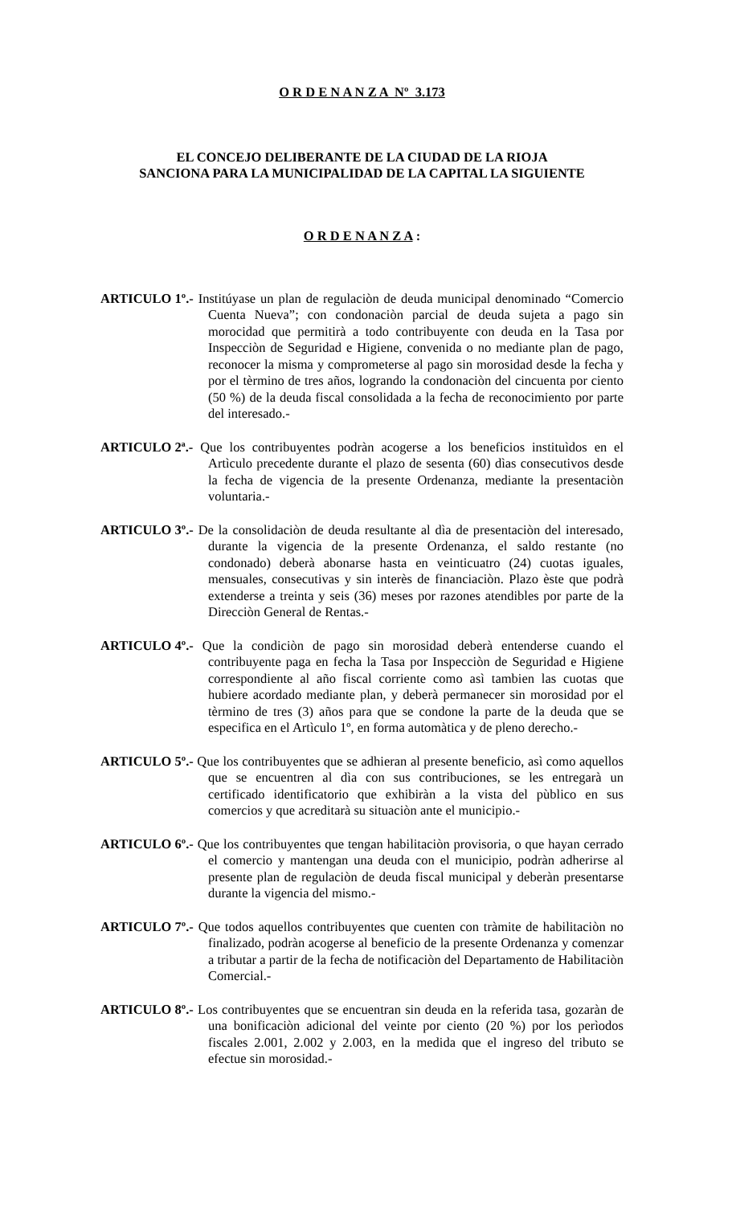O R D E N A N Z A Nº 3.173
EL CONCEJO DELIBERANTE DE LA CIUDAD DE LA RIOJA
SANCIONA PARA LA MUNICIPALIDAD DE LA CAPITAL LA SIGUIENTE
O R D E N A N Z A :
ARTICULO 1º.- Institúyase un plan de regulaciòn de deuda municipal denominado “Comercio Cuenta Nueva”; con condonaciòn parcial de deuda sujeta a pago sin morocidad que permitirà a todo contribuyente con deuda en la Tasa por Inspecciòn de Seguridad e Higiene, convenida o no mediante plan de pago, reconocer la misma y comprometerse al pago sin morosidad desde la fecha y por el tèrmino de tres años, logrando la condonaciòn del cincuenta por ciento (50 %) de la deuda fiscal consolidada a la fecha de reconocimiento por parte del interesado.-
ARTICULO 2ª.- Que los contribuyentes podràn acogerse a los beneficios instituìdos en el Artìculo precedente durante el plazo de sesenta (60) dìas consecutivos desde la fecha de vigencia de la presente Ordenanza, mediante la presentaciòn voluntaria.-
ARTICULO 3º.- De la consolidaciòn de deuda resultante al dìa de presentaciòn del interesado, durante la vigencia de la presente Ordenanza, el saldo restante (no condonado) deberà abonarse hasta en veinticuatro (24) cuotas iguales, mensuales, consecutivas y sin interès de financiaciòn. Plazo èste que podrà extenderse a treinta y seis (36) meses por razones atendibles por parte de la Direcciòn General de Rentas.-
ARTICULO 4º.- Que la condiciòn de pago sin morosidad deberà entenderse cuando el contribuyente paga en fecha la Tasa por Inspecciòn de Seguridad e Higiene correspondiente al año fiscal corriente como asì tambien las cuotas que hubiere acordado mediante plan, y deberà permanecer sin morosidad por el tèrmino de tres (3) años para que se condone la parte de la deuda que se especifica en el Artìculo 1º, en forma automàtica y de pleno derecho.-
ARTICULO 5º.- Que los contribuyentes que se adhieran al presente beneficio, asì como aquellos que se encuentren al dìa con sus contribuciones, se les entregarà un certificado identificatorio que exhibiràn a la vista del pùblico en sus comercios y que acreditarà su situaciòn ante el municipio.-
ARTICULO 6º.- Que los contribuyentes que tengan habilitaciòn provisoria, o que hayan cerrado el comercio y mantengan una deuda con el municipio, podràn adherirse al presente plan de regulaciòn de deuda fiscal municipal y deberàn presentarse durante la vigencia del mismo.-
ARTICULO 7º.- Que todos aquellos contribuyentes que cuenten con tràmite de habilitaciòn no finalizado, podràn acogerse al beneficio de la presente Ordenanza y comenzar a tributar a partir de la fecha de notificaciòn del Departamento de Habilitaciòn Comercial.-
ARTICULO 8º.- Los contribuyentes que se encuentran sin deuda en la referida tasa, gozaràn de una bonificaciòn adicional del veinte por ciento (20 %) por los perìodos fiscales 2.001, 2.002 y 2.003, en la medida que el ingreso del tributo se efectue sin morosidad.-